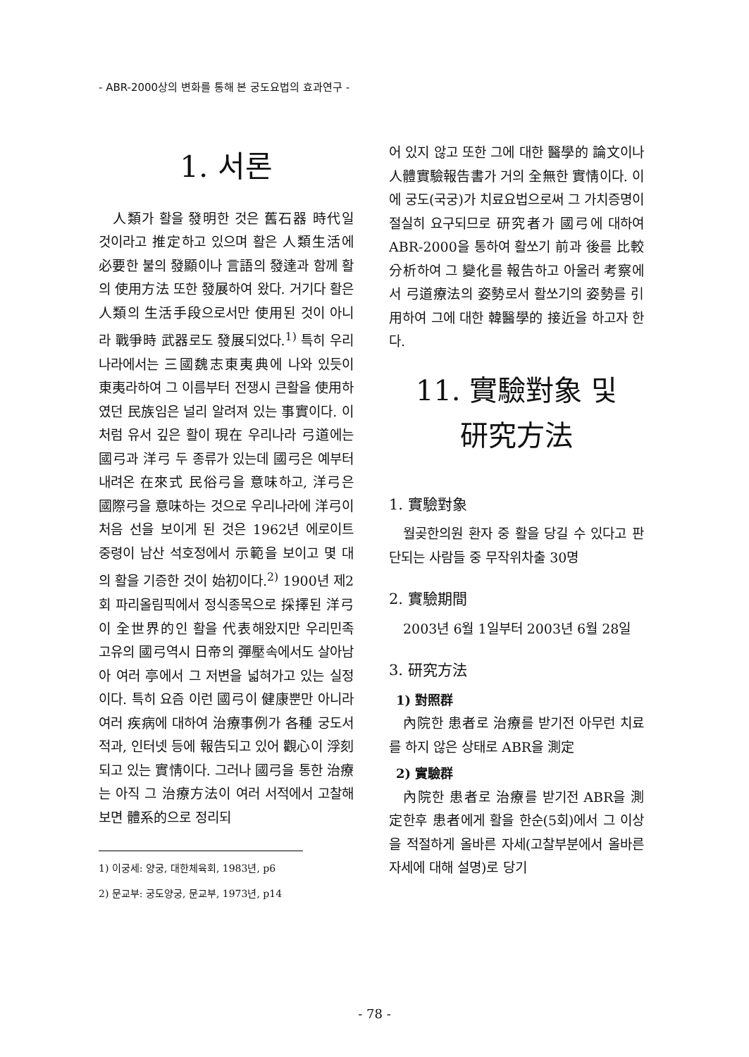- ABR-2000상의 변화를 통해 본 궁도요법의 효과연구 -
1. 서론
人類가 활을 發明한 것은 舊石器 時代일 것이라고 推定하고 있으며 활은 人類生活에 必要한 불의 發顯이나 言語의 發達과 함께 활의 使用方法 또한 發展하여 왔다. 거기다 활은 人類의 生活手段으로서만 使用된 것이 아니라 戰爭時 武器로도 發展되었다.<sup>1)</sup> 특히 우리나라에서는 三國魏志東夷典에 나와 있듯이 東夷라하여 그 이름부터 전쟁시 큰활을 使用하였던 民族임은 널리 알려져 있는 事實이다. 이처럼 유서 깊은 활이 現在 우리나라 弓道에는 國弓과 洋弓 두 종류가 있는데 國弓은 예부터 내려온 在來式 民俗弓을 意味하고, 洋弓은 國際弓을 意味하는 것으로 우리나라에 洋弓이 처음 선을 보이게 된 것은 1962년 에로이트 중령이 남산 석호정에서 示範을 보이고 몇 대의 활을 기증한 것이 始初이다.<sup>2)</sup> 1900년 제2회 파리올림픽에서 정식종목으로 採擇된 洋弓이 全世界的인 활을 代表해왔지만 우리민족 고유의 國弓역시 日帝의 彈壓속에서도 살아남아 여러 亭에서 그 저변을 넓혀가고 있는 실정이다. 특히 요즘 이런 國弓이 健康뿐만 아니라 여러 疾病에 대하여 治療事例가 各種 궁도서적과, 인터넷 등에 報告되고 있어 觀心이 浮刻되고 있는 實情이다. 그러나 國弓을 통한 治療는 아직 그 治療方法이 여러 서적에서 고찰해보면 體系的으로 정리되
1) 이궁세: 양궁, 대한체육회, 1983년, p6
2) 문교부: 궁도양궁, 문교부, 1973년, p14
어 있지 않고 또한 그에 대한 醫學的 論文이나 人體實驗報告書가 거의 全無한 實情이다. 이에 궁도(국궁)가 치료요법으로써 그 가치증명이 절실히 요구되므로 研究者가 國弓에 대하여 ABR-2000을 통하여 활쏘기 前과 後를 比較分析하여 그 變化를 報告하고 아울러 考察에서 弓道療法의 姿勢로서 활쏘기의 姿勢를 引用하여 그에 대한 韓醫學的 接近을 하고자 한다.
11. 實驗對象 및
研究方法
1. 實驗對象
월곶한의원 환자 중 활을 당길 수 있다고 판단되는 사람들 중 무작위차출 30명
2. 實驗期間
2003년 6월 1일부터 2003년 6월 28일
3. 研究方法
1) 對照群
內院한 患者로 治療를 받기전 아무런 치료를 하지 않은 상태로 ABR을 測定
2) 實驗群
內院한 患者로 治療를 받기전 ABR을 測定한후 患者에게 활을 한순(5회)에서 그 이상을 적절하게 올바른 자세(고찰부분에서 올바른 자세에 대해 설명)로 당기
- 78 -